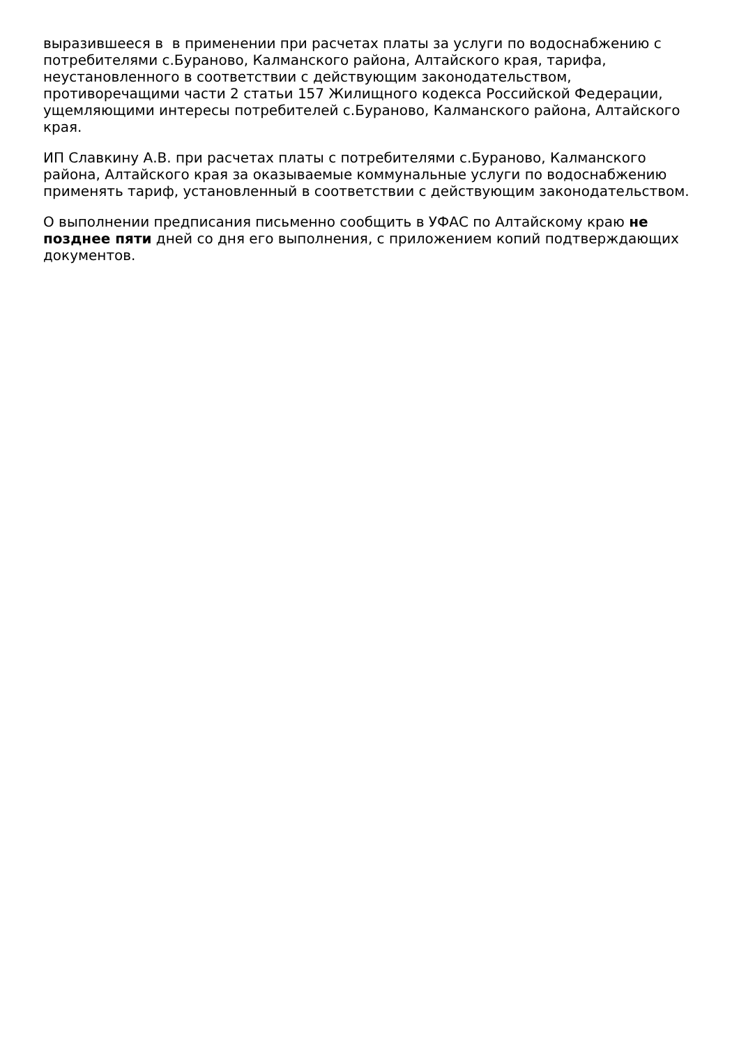выразившееся в в применении при расчетах платы за услуги по водоснабжению с потребителями с.Бураново, Калманского района, Алтайского края, тарифа, неустановленного в соответствии с действующим законодательством, противоречащими части 2 статьи 157 Жилищного кодекса Российской Федерации, ущемляющими интересы потребителей с.Бураново, Калманского района, Алтайского края.
ИП Славкину А.В. при расчетах платы с потребителями с.Бураново, Калманского района, Алтайского края за оказываемые коммунальные услуги по водоснабжению применять тариф, установленный в соответствии с действующим законодательством.
О выполнении предписания письменно сообщить в УФАС по Алтайскому краю не позднее пяти дней со дня его выполнения, с приложением копий подтверждающих документов.